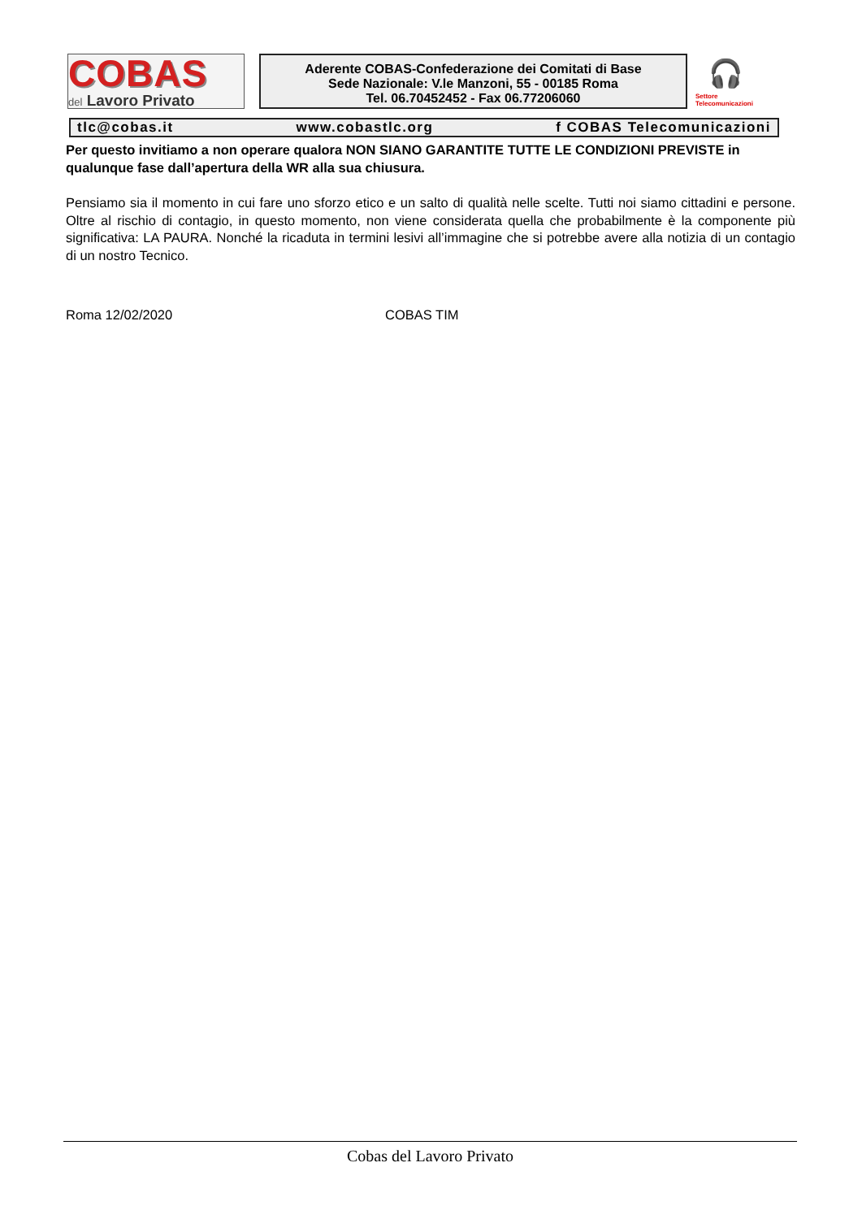COBAS
del Lavoro Privato
Aderente COBAS-Confederazione dei Comitati di Base
Sede Nazionale: V.le Manzoni, 55 - 00185 Roma
Tel. 06.70452452 - Fax 06.77206060
🎧
Settore
Telecomunicazioni
tlc@cobas.it www.cobastlc.org f COBAS Telecomunicazioni
Per questo invitiamo a non operare qualora NON SIANO GARANTITE TUTTE LE CONDIZIONI PREVISTE in qualunque fase dall’apertura della WR alla sua chiusura.
Pensiamo sia il momento in cui fare uno sforzo etico e un salto di qualità nelle scelte. Tutti noi siamo cittadini e persone. Oltre al rischio di contagio, in questo momento, non viene considerata quella che probabilmente è la componente più significativa: LA PAURA. Nonché la ricaduta in termini lesivi all’immagine che si potrebbe avere alla notizia di un contagio di un nostro Tecnico.
Roma 12/02/2020 COBAS TIM
Cobas del Lavoro Privato